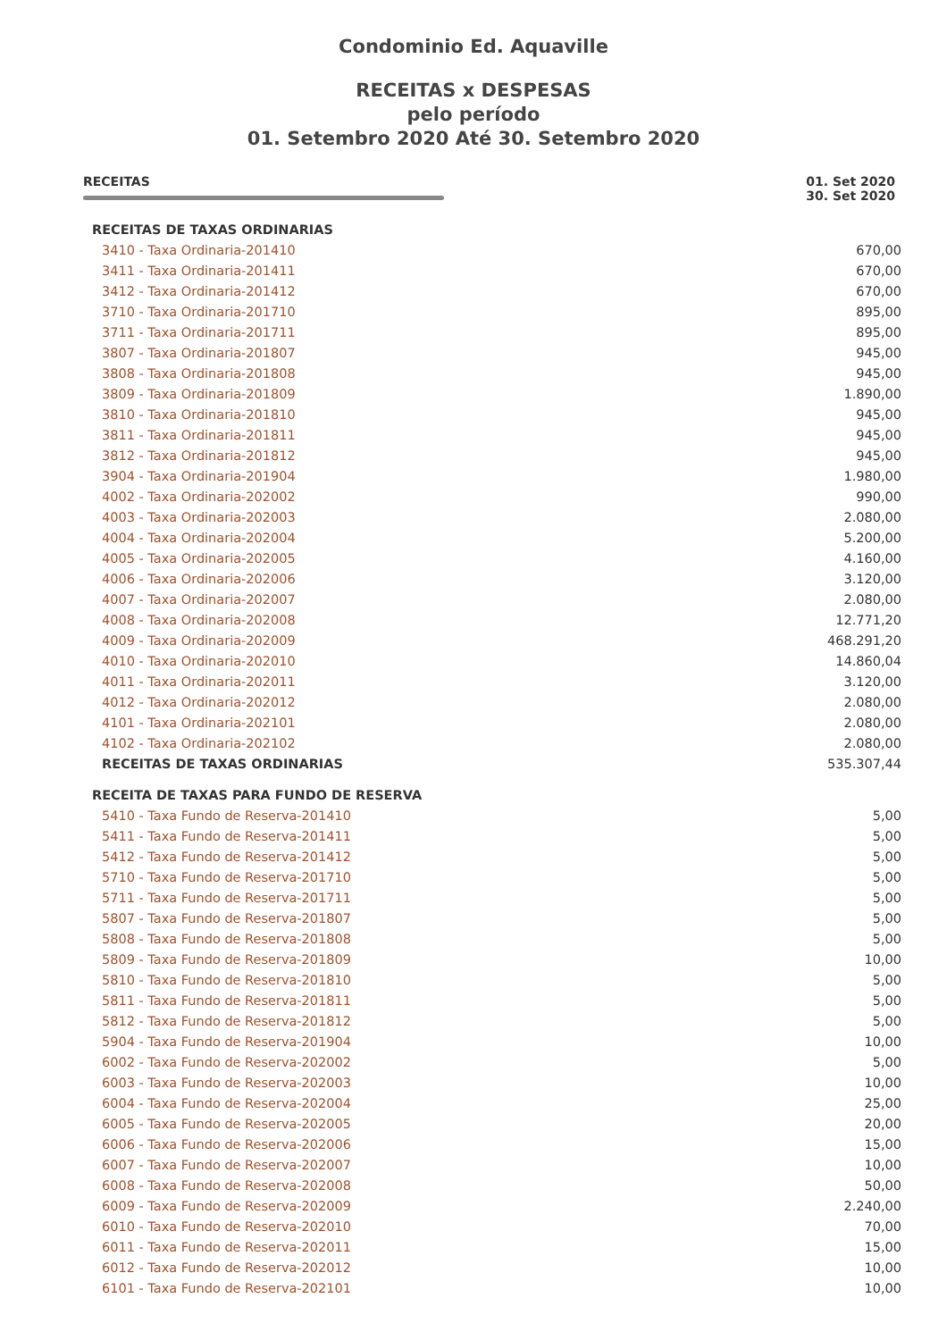Condominio Ed. Aquaville
RECEITAS x DESPESAS
pelo período
01. Setembro 2020 Até 30. Setembro 2020
RECEITAS 01. Set 2020
30. Set 2020
| RECEITAS DE TAXAS ORDINARIAS | |
| 3410 - Taxa Ordinaria-201410 | 670,00 |
| 3411 - Taxa Ordinaria-201411 | 670,00 |
| 3412 - Taxa Ordinaria-201412 | 670,00 |
| 3710 - Taxa Ordinaria-201710 | 895,00 |
| 3711 - Taxa Ordinaria-201711 | 895,00 |
| 3807 - Taxa Ordinaria-201807 | 945,00 |
| 3808 - Taxa Ordinaria-201808 | 945,00 |
| 3809 - Taxa Ordinaria-201809 | 1.890,00 |
| 3810 - Taxa Ordinaria-201810 | 945,00 |
| 3811 - Taxa Ordinaria-201811 | 945,00 |
| 3812 - Taxa Ordinaria-201812 | 945,00 |
| 3904 - Taxa Ordinaria-201904 | 1.980,00 |
| 4002 - Taxa Ordinaria-202002 | 990,00 |
| 4003 - Taxa Ordinaria-202003 | 2.080,00 |
| 4004 - Taxa Ordinaria-202004 | 5.200,00 |
| 4005 - Taxa Ordinaria-202005 | 4.160,00 |
| 4006 - Taxa Ordinaria-202006 | 3.120,00 |
| 4007 - Taxa Ordinaria-202007 | 2.080,00 |
| 4008 - Taxa Ordinaria-202008 | 12.771,20 |
| 4009 - Taxa Ordinaria-202009 | 468.291,20 |
| 4010 - Taxa Ordinaria-202010 | 14.860,04 |
| 4011 - Taxa Ordinaria-202011 | 3.120,00 |
| 4012 - Taxa Ordinaria-202012 | 2.080,00 |
| 4101 - Taxa Ordinaria-202101 | 2.080,00 |
| 4102 - Taxa Ordinaria-202102 | 2.080,00 |
| RECEITAS DE TAXAS ORDINARIAS | 535.307,44 |
| RECEITA DE TAXAS PARA FUNDO DE RESERVA | |
| 5410 - Taxa Fundo de Reserva-201410 | 5,00 |
| 5411 - Taxa Fundo de Reserva-201411 | 5,00 |
| 5412 - Taxa Fundo de Reserva-201412 | 5,00 |
| 5710 - Taxa Fundo de Reserva-201710 | 5,00 |
| 5711 - Taxa Fundo de Reserva-201711 | 5,00 |
| 5807 - Taxa Fundo de Reserva-201807 | 5,00 |
| 5808 - Taxa Fundo de Reserva-201808 | 5,00 |
| 5809 - Taxa Fundo de Reserva-201809 | 10,00 |
| 5810 - Taxa Fundo de Reserva-201810 | 5,00 |
| 5811 - Taxa Fundo de Reserva-201811 | 5,00 |
| 5812 - Taxa Fundo de Reserva-201812 | 5,00 |
| 5904 - Taxa Fundo de Reserva-201904 | 10,00 |
| 6002 - Taxa Fundo de Reserva-202002 | 5,00 |
| 6003 - Taxa Fundo de Reserva-202003 | 10,00 |
| 6004 - Taxa Fundo de Reserva-202004 | 25,00 |
| 6005 - Taxa Fundo de Reserva-202005 | 20,00 |
| 6006 - Taxa Fundo de Reserva-202006 | 15,00 |
| 6007 - Taxa Fundo de Reserva-202007 | 10,00 |
| 6008 - Taxa Fundo de Reserva-202008 | 50,00 |
| 6009 - Taxa Fundo de Reserva-202009 | 2.240,00 |
| 6010 - Taxa Fundo de Reserva-202010 | 70,00 |
| 6011 - Taxa Fundo de Reserva-202011 | 15,00 |
| 6012 - Taxa Fundo de Reserva-202012 | 10,00 |
| 6101 - Taxa Fundo de Reserva-202101 | 10,00 |